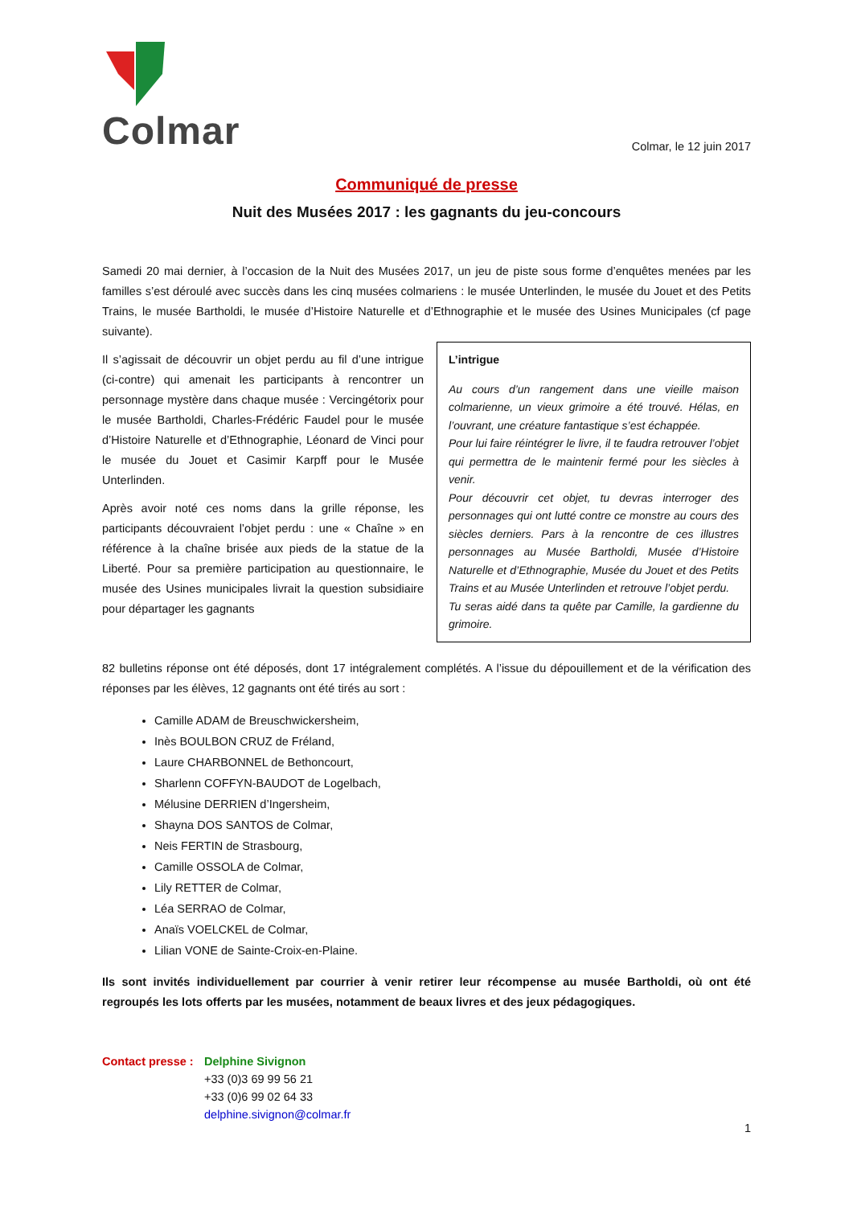Colmar
Colmar, le 12 juin 2017
Communiqué de presse
Nuit des Musées 2017 : les gagnants du jeu-concours
Samedi 20 mai dernier, à l’occasion de la Nuit des Musées 2017, un jeu de piste sous forme d’enquêtes menées par les familles s’est déroulé avec succès dans les cinq musées colmariens : le musée Unterlinden, le musée du Jouet et des Petits Trains, le musée Bartholdi, le musée d’Histoire Naturelle et d’Ethnographie et le musée des Usines Municipales (cf page suivante).
Il s’agissait de découvrir un objet perdu au fil d’une intrigue (ci-contre) qui amenait les participants à rencontrer un personnage mystère dans chaque musée : Vercingétorix pour le musée Bartholdi, Charles-Frédéric Faudel pour le musée d’Histoire Naturelle et d’Ethnographie, Léonard de Vinci pour le musée du Jouet et Casimir Karpff pour le Musée Unterlinden.
Après avoir noté ces noms dans la grille réponse, les participants découvraient l’objet perdu : une « Chaîne » en référence à la chaîne brisée aux pieds de la statue de la Liberté. Pour sa première participation au questionnaire, le musée des Usines municipales livrait la question subsidiaire pour départager les gagnants
L’intrigue
Au cours d’un rangement dans une vieille maison colmarienne, un vieux grimoire a été trouvé. Hélas, en l’ouvrant, une créature fantastique s’est échappée.
Pour lui faire réintégrer le livre, il te faudra retrouver l’objet qui permettra de le maintenir fermé pour les siècles à venir.
Pour découvrir cet objet, tu devras interroger des personnages qui ont lutté contre ce monstre au cours des siècles derniers. Pars à la rencontre de ces illustres personnages au Musée Bartholdi, Musée d’Histoire Naturelle et d’Ethnographie, Musée du Jouet et des Petits Trains et au Musée Unterlinden et retrouve l’objet perdu.
Tu seras aidé dans ta quête par Camille, la gardienne du grimoire.
82 bulletins réponse ont été déposés, dont 17 intégralement complétés. A l’issue du dépouillement et de la vérification des réponses par les élèves, 12 gagnants ont été tirés au sort :
Camille ADAM de Breuschwickersheim,
Inès BOULBON CRUZ de Fréland,
Laure CHARBONNEL de Bethoncourt,
Sharlenn COFFYN-BAUDOT de Logelbach,
Mélusine DERRIEN d’Ingersheim,
Shayna DOS SANTOS de Colmar,
Neis FERTIN de Strasbourg,
Camille OSSOLA de Colmar,
Lily RETTER de Colmar,
Léa SERRAO de Colmar,
Anaïs VOELCKEL de Colmar,
Lilian VONE de Sainte-Croix-en-Plaine.
Ils sont invités individuellement par courrier à venir retirer leur récompense au musée Bartholdi, où ont été regroupés les lots offerts par les musées, notamment de beaux livres et des jeux pédagogiques.
Contact presse :
Delphine Sivignon
+33 (0)3 69 99 56 21
+33 (0)6 99 02 64 33
delphine.sivignon@colmar.fr
1